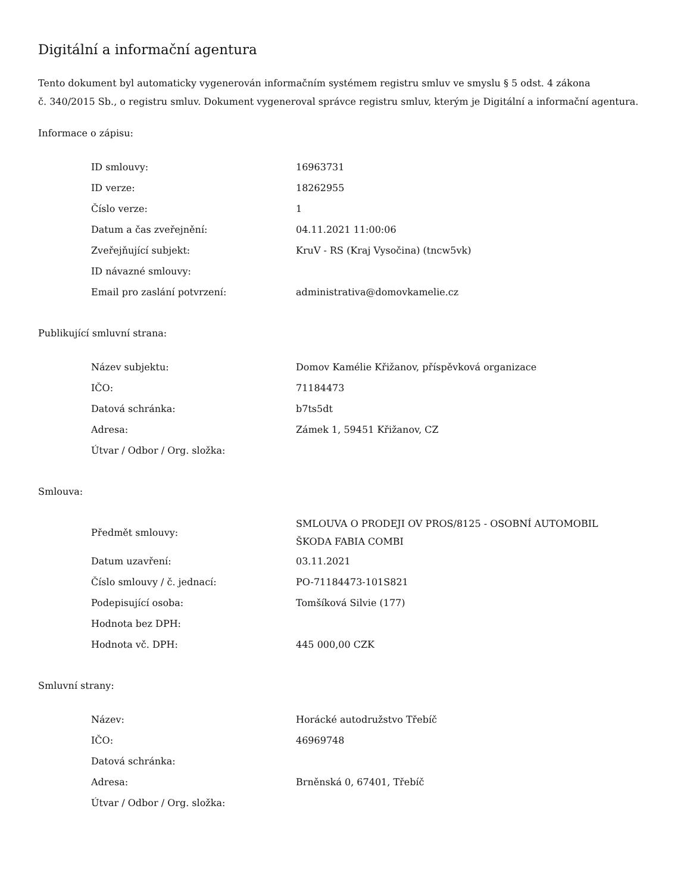Digitální a informační agentura
Tento dokument byl automaticky vygenerován informačním systémem registru smluv ve smyslu § 5 odst. 4 zákona
č. 340/2015 Sb., o registru smluv. Dokument vygeneroval správce registru smluv, kterým je Digitální a informační agentura.
Informace o zápisu:
| ID smlouvy: | 16963731 |
| ID verze: | 18262955 |
| Číslo verze: | 1 |
| Datum a čas zveřejnění: | 04.11.2021 11:00:06 |
| Zveřejňující subjekt: | KruV - RS (Kraj Vysočina) (tncw5vk) |
| ID návazné smlouvy: | |
| Email pro zaslání potvrzení: | administrativa@domovkamelie.cz |
Publikující smluvní strana:
| Název subjektu: | Domov Kamélie Křižanov, příspěvková organizace |
| IČO: | 71184473 |
| Datová schránka: | b7ts5dt |
| Adresa: | Zámek 1, 59451 Křižanov, CZ |
| Útvar / Odbor / Org. složka: | |
Smlouva:
| Předmět smlouvy: | SMLOUVA O PRODEJI OV PROS/8125 - OSOBNÍ AUTOMOBIL ŠKODA FABIA COMBI |
| Datum uzavření: | 03.11.2021 |
| Číslo smlouvy / č. jednací: | PO-71184473-101S821 |
| Podepisující osoba: | Tomšíková Silvie (177) |
| Hodnota bez DPH: | |
| Hodnota vč. DPH: | 445 000,00 CZK |
Smluvní strany:
| Název: | Horácké autodružstvo Třebíč |
| IČO: | 46969748 |
| Datová schránka: | |
| Adresa: | Brněnská 0, 67401, Třebíč |
| Útvar / Odbor / Org. složka: | |